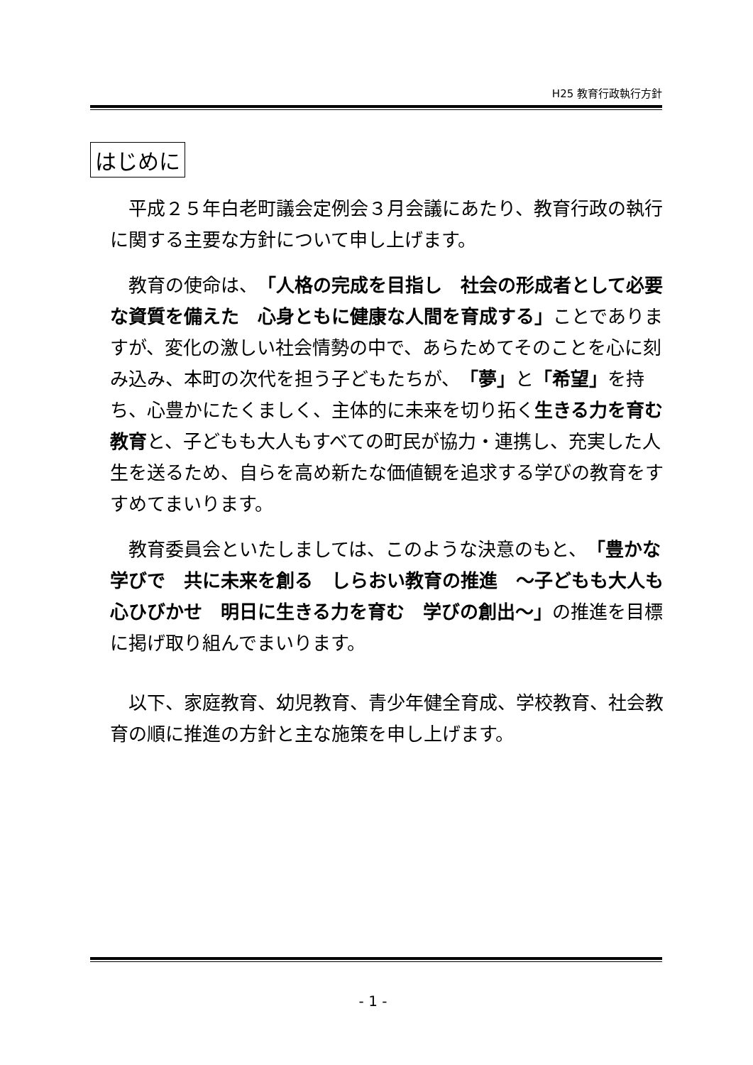H25 教育行政執行方針
はじめに
平成２５年白老町議会定例会３月会議にあたり、教育行政の執行に関する主要な方針について申し上げます。
教育の使命は、「人格の完成を目指し　社会の形成者として必要な資質を備えた　心身ともに健康な人間を育成する」ことでありますが、変化の激しい社会情勢の中で、あらためてそのことを心に刻み込み、本町の次代を担う子どもたちが、「夢」と「希望」を持ち、心豊かにたくましく、主体的に未来を切り拓く生きる力を育む教育と、子どもも大人もすべての町民が協力・連携し、充実した人生を送るため、自らを高め新たな価値観を追求する学びの教育をすすめてまいります。
教育委員会といたしましては、このような決意のもと、「豊かな学びで　共に未来を創る　しらおい教育の推進　～子どもも大人も　心ひびかせ　明日に生きる力を育む　学びの創出～」の推進を目標に掲げ取り組んでまいります。
以下、家庭教育、幼児教育、青少年健全育成、学校教育、社会教育の順に推進の方針と主な施策を申し上げます。
- 1 -